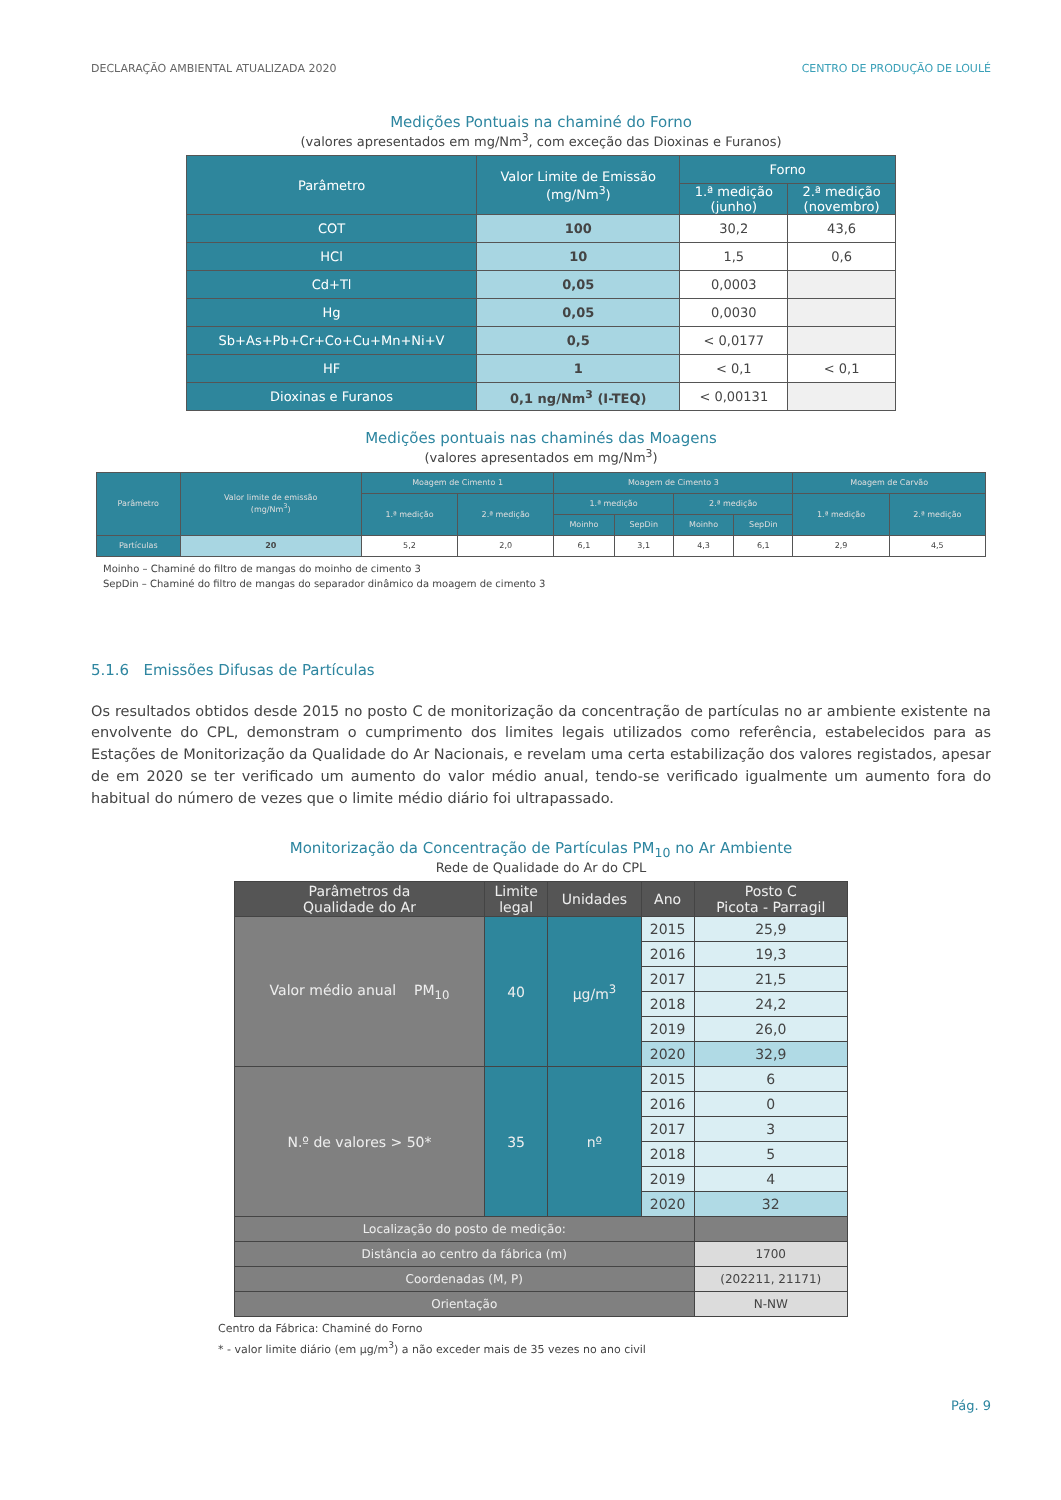DECLARAÇÃO AMBIENTAL ATUALIZADA 2020 CENTRO DE PRODUÇÃO DE LOULÉ
Medições Pontuais na chaminé do Forno
(valores apresentados em mg/Nm<sup>3</sup>, com exceção das Dioxinas e Furanos)
| Parâmetro | Valor Limite de Emissão (mg/Nm<sup>3</sup>) | Forno | |
| --- | --- | --- | --- |
| | | 1.ª medição (junho) | 2.ª medição (novembro) |
| COT | 100 | 30,2 | 43,6 |
| HCl | 10 | 1,5 | 0,6 |
| Cd+Tl | 0,05 | 0,0003 | |
| Hg | 0,05 | 0,0030 | |
| Sb+As+Pb+Cr+Co+Cu+Mn+Ni+V | 0,5 | < 0,0177 | |
| HF | 1 | < 0,1 | < 0,1 |
| Dioxinas e Furanos | 0,1 ng/Nm<sup>3</sup> (I-TEQ) | < 0,00131 | |
Medições pontuais nas chaminés das Moagens
(valores apresentados em mg/Nm<sup>3</sup>)
| Parâmetro | Valor limite de emissão (mg/Nm<sup>3</sup>) | Moagem de Cimento 1 | | Moagem de Cimento 3 | | | | Moagem de Carvão | |
| --- | --- | --- | --- | --- | --- | --- | --- | --- | --- |
| | | 1.ª medição | 2.ª medição | 1.ª medição | | 2.ª medição | | 1.ª medição | 2.ª medição |
| | | | | Moinho | SepDin | Moinho | SepDin | | |
| Partículas | 20 | 5,2 | 2,0 | 6,1 | 3,1 | 4,3 | 6,1 | 2,9 | 4,5 |
Moinho – Chaminé do filtro de mangas do moinho de cimento 3
SepDin – Chaminé do filtro de mangas do separador dinâmico da moagem de cimento 3
5.1.6 Emissões Difusas de Partículas
Os resultados obtidos desde 2015 no posto C de monitorização da concentração de partículas no ar ambiente existente na envolvente do CPL, demonstram o cumprimento dos limites legais utilizados como referência, estabelecidos para as Estações de Monitorização da Qualidade do Ar Nacionais, e revelam uma certa estabilização dos valores registados, apesar de em 2020 se ter verificado um aumento do valor médio anual, tendo-se verificado igualmente um aumento fora do habitual do número de vezes que o limite médio diário foi ultrapassado.
Monitorização da Concentração de Partículas PM<sub>10</sub> no Ar Ambiente
Rede de Qualidade do Ar do CPL
| Parâmetros da Qualidade do Ar | Limite legal | Unidades | Ano | Posto C Picota - Parragil |
| --- | --- | --- | --- | --- |
| Valor médio anual PM<sub>10</sub> | 40 | µg/m<sup>3</sup> | 2015 | 25,9 |
| | | | 2016 | 19,3 |
| | | | 2017 | 21,5 |
| | | | 2018 | 24,2 |
| | | | 2019 | 26,0 |
| | | | 2020 | 32,9 |
| N.º de valores > 50* | 35 | nº | 2015 | 6 |
| | | | 2016 | 0 |
| | | | 2017 | 3 |
| | | | 2018 | 5 |
| | | | 2019 | 4 |
| | | | 2020 | 32 |
| Localização do posto de medição: | | | | |
| Distância ao centro da fábrica (m) | | | | 1700 |
| Coordenadas (M, P) | | | | (202211, 21171) |
| Orientação | | | | N-NW |
Centro da Fábrica: Chaminé do Forno
* - valor limite diário (em µg/m<sup>3</sup>) a não exceder mais de 35 vezes no ano civil
Pág. 9